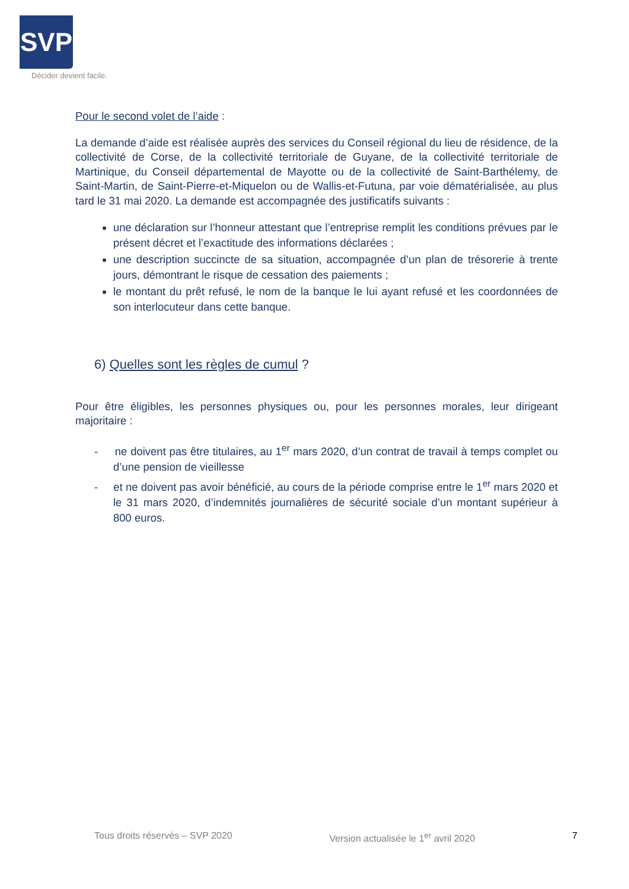SVP
Décider devient facile.
Pour le second volet de l’aide :
La demande d’aide est réalisée auprès des services du Conseil régional du lieu de résidence, de la collectivité de Corse, de la collectivité territoriale de Guyane, de la collectivité territoriale de Martinique, du Conseil départemental de Mayotte ou de la collectivité de Saint-Barthélemy, de Saint-Martin, de Saint-Pierre-et-Miquelon ou de Wallis-et-Futuna, par voie dématérialisée, au plus tard le 31 mai 2020. La demande est accompagnée des justificatifs suivants :
une déclaration sur l’honneur attestant que l’entreprise remplit les conditions prévues par le présent décret et l’exactitude des informations déclarées ;
une description succincte de sa situation, accompagnée d’un plan de trésorerie à trente jours, démontrant le risque de cessation des paiements ;
le montant du prêt refusé, le nom de la banque le lui ayant refusé et les coordonnées de son interlocuteur dans cette banque.
6) Quelles sont les règles de cumul ?
Pour être éligibles, les personnes physiques ou, pour les personnes morales, leur dirigeant majoritaire :
- ne doivent pas être titulaires, au 1<sup>er</sup> mars 2020, d’un contrat de travail à temps complet ou d’une pension de vieillesse
- et ne doivent pas avoir bénéficié, au cours de la période comprise entre le 1<sup>er</sup> mars 2020 et le 31 mars 2020, d’indemnités journalières de sécurité sociale d’un montant supérieur à 800 euros.
Tous droits réservés – SVP 2020 Version actualisée le 1<sup>er</sup> avril 2020 7